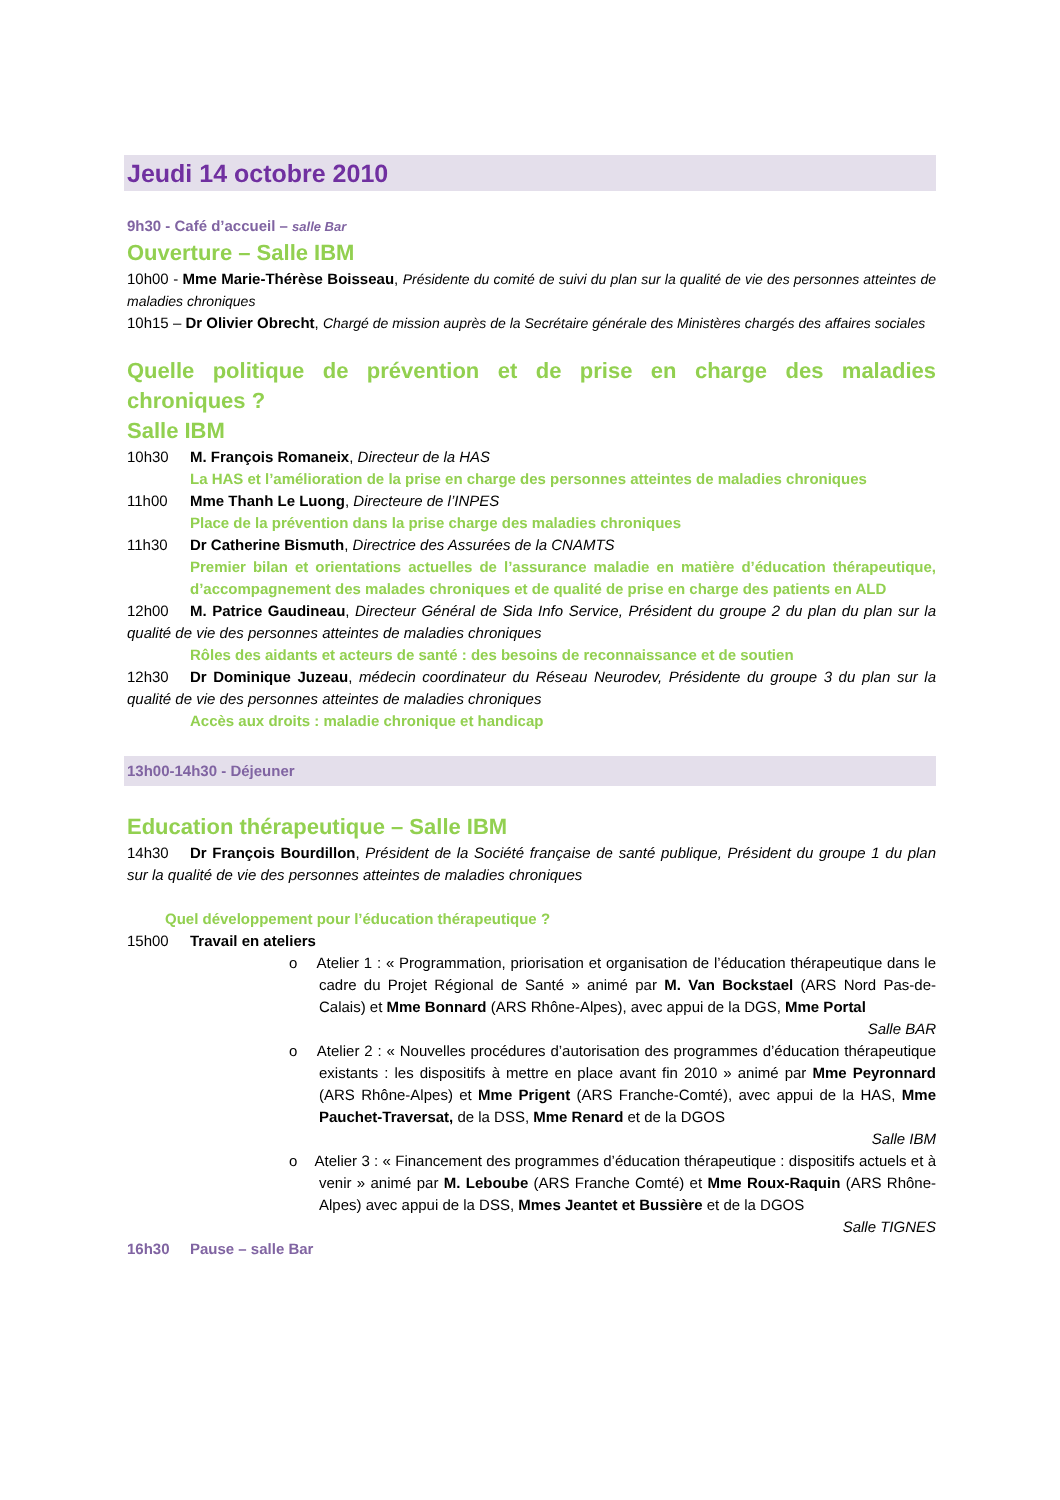Jeudi 14 octobre 2010
9h30 - Café d’accueil – salle Bar
Ouverture – Salle IBM
10h00 - Mme Marie-Thérèse Boisseau, Présidente du comité de suivi du plan sur la qualité de vie des personnes atteintes de maladies chroniques
10h15 – Dr Olivier Obrecht, Chargé de mission auprès de la Secrétaire générale des Ministères chargés des affaires sociales
Quelle politique de prévention et de prise en charge des maladies chroniques ?
Salle IBM
10h30 M. François Romaneix, Directeur de la HAS
La HAS et l’amélioration de la prise en charge des personnes atteintes de maladies chroniques
11h00 Mme Thanh Le Luong, Directeure de l’INPES
Place de la prévention dans la prise charge des maladies chroniques
11h30 Dr Catherine Bismuth, Directrice des Assurées de la CNAMTS
Premier bilan et orientations actuelles de l’assurance maladie en matière d’éducation thérapeutique, d’accompagnement des malades chroniques et de qualité de prise en charge des patients en ALD
12h00 M. Patrice Gaudineau, Directeur Général de Sida Info Service, Président du groupe 2 du plan du plan sur la qualité de vie des personnes atteintes de maladies chroniques
Rôles des aidants et acteurs de santé : des besoins de reconnaissance et de soutien
12h30 Dr Dominique Juzeau, médecin coordinateur du Réseau Neurodev, Présidente du groupe 3 du plan sur la qualité de vie des personnes atteintes de maladies chroniques
Accès aux droits : maladie chronique et handicap
13h00-14h30 - Déjeuner
Education thérapeutique – Salle IBM
14h30 Dr François Bourdillon, Président de la Société française de santé publique, Président du groupe 1 du plan sur la qualité de vie des personnes atteintes de maladies chroniques
Quel développement pour l’éducation thérapeutique ?
15h00 Travail en ateliers
o Atelier 1 : « Programmation, priorisation et organisation de l’éducation thérapeutique dans le cadre du Projet Régional de Santé » animé par M. Van Bockstael (ARS Nord Pas-de-Calais) et Mme Bonnard (ARS Rhône-Alpes), avec appui de la DGS, Mme Portal
Salle BAR
o Atelier 2 : « Nouvelles procédures d’autorisation des programmes d’éducation thérapeutique existants : les dispositifs à mettre en place avant fin 2010 » animé par Mme Peyronnard (ARS Rhône-Alpes) et Mme Prigent (ARS Franche-Comté), avec appui de la HAS, Mme Pauchet-Traversat, de la DSS, Mme Renard et de la DGOS
Salle IBM
o Atelier 3 : « Financement des programmes d’éducation thérapeutique : dispositifs actuels et à venir » animé par M. Leboube (ARS Franche Comté) et Mme Roux-Raquin (ARS Rhône-Alpes) avec appui de la DSS, Mmes Jeantet et Bussière et de la DGOS
Salle TIGNES
16h30 Pause – salle Bar